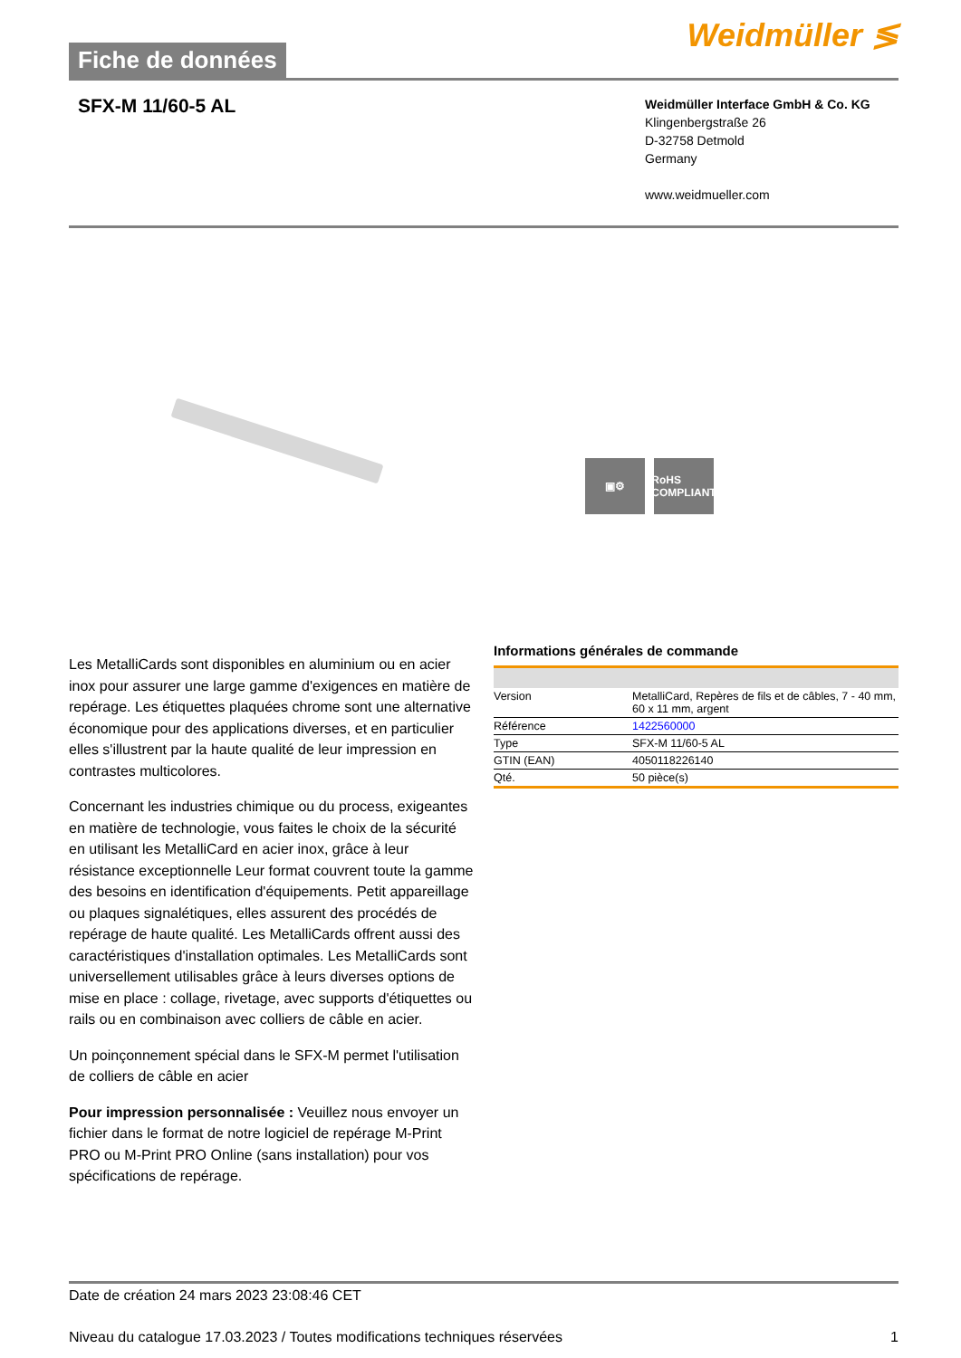Fiche de données
Weidmüller ≶
SFX-M 11/60-5 AL
Weidmüller Interface GmbH & Co. KG
Klingenbergstraße 26
D-32758 Detmold
Germany
www.weidmueller.com
▣⚙ RoHS COMPLIANT
Les MetalliCards sont disponibles en aluminium ou en acier inox pour assurer une large gamme d'exigences en matière de repérage. Les étiquettes plaquées chrome sont une alternative économique pour des applications diverses, et en particulier elles s'illustrent par la haute qualité de leur impression en contrastes multicolores.
Concernant les industries chimique ou du process, exigeantes en matière de technologie, vous faites le choix de la sécurité en utilisant les MetalliCard en acier inox, grâce à leur résistance exceptionnelle Leur format couvrent toute la gamme des besoins en identification d'équipements. Petit appareillage ou plaques signalétiques, elles assurent des procédés de repérage de haute qualité. Les MetalliCards offrent aussi des caractéristiques d'installation optimales. Les MetalliCards sont universellement utilisables grâce à leurs diverses options de mise en place : collage, rivetage, avec supports d'étiquettes ou rails ou en combinaison avec colliers de câble en acier.
Un poinçonnement spécial dans le SFX-M permet l'utilisation de colliers de câble en acier
Pour impression personnalisée : Veuillez nous envoyer un fichier dans le format de notre logiciel de repérage M-Print PRO ou M-Print PRO Online (sans installation) pour vos spécifications de repérage.
Informations générales de commande
| Version | MetalliCard, Repères de fils et de câbles, 7 - 40 mm, 60 x 11 mm, argent |
| Référence | 1422560000 |
| Type | SFX-M 11/60-5 AL |
| GTIN (EAN) | 4050118226140 |
| Qté. | 50 pièce(s) |
Date de création 24 mars 2023 23:08:46 CET
Niveau du catalogue 17.03.2023 / Toutes modifications techniques réservées 1